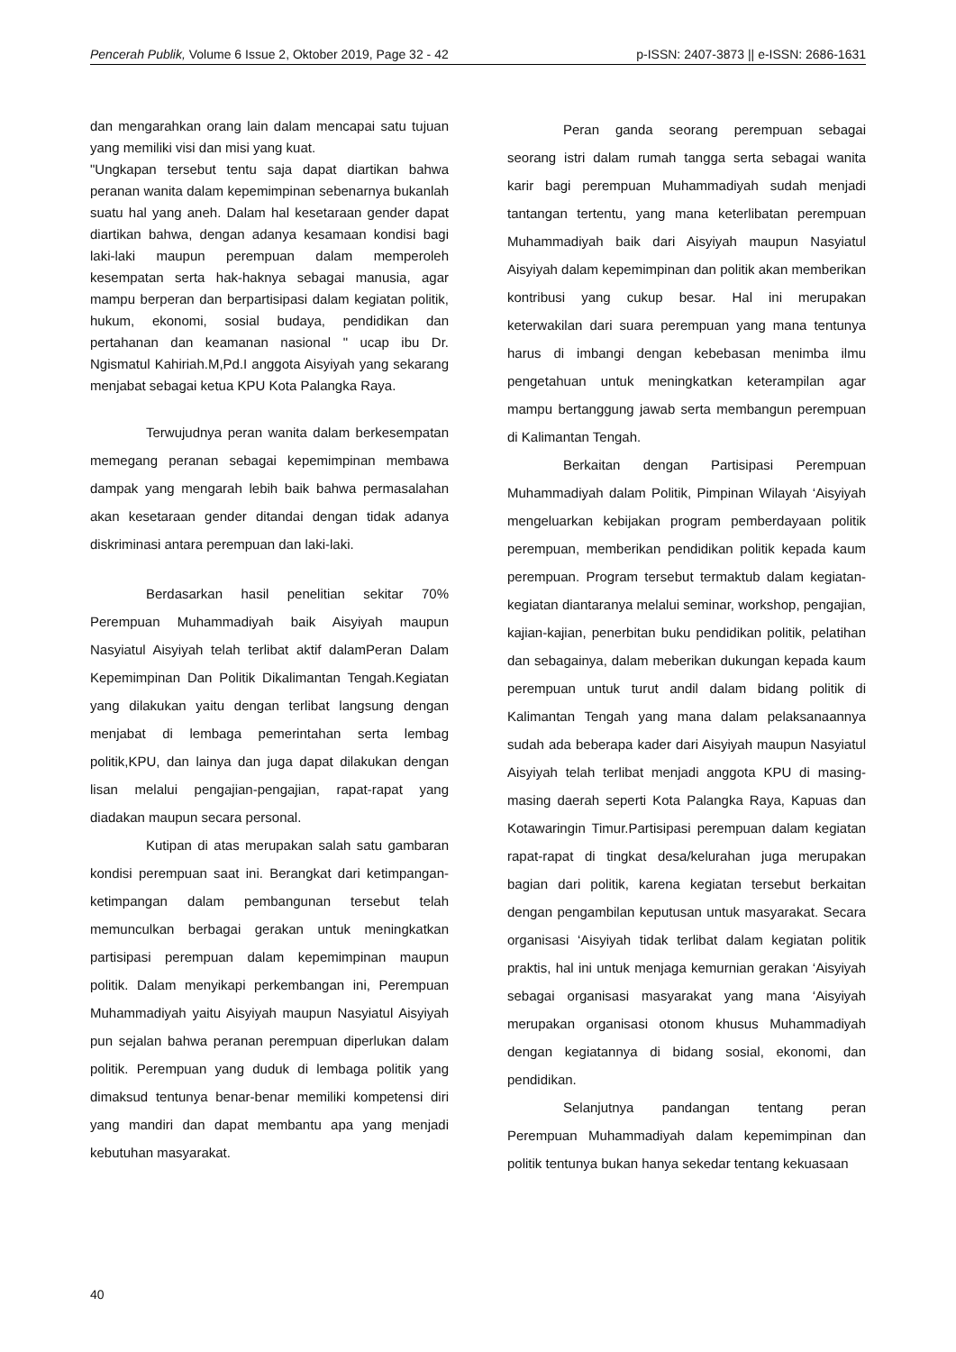Pencerah Publik, Volume 6 Issue 2, Oktober 2019, Page 32 - 42 p-ISSN: 2407-3873 || e-ISSN: 2686-1631
dan mengarahkan orang lain dalam mencapai satu tujuan yang memiliki visi dan misi yang kuat.
"Ungkapan tersebut tentu saja dapat diartikan bahwa peranan wanita dalam kepemimpinan sebenarnya bukanlah suatu hal yang aneh. Dalam hal kesetaraan gender dapat diartikan bahwa, dengan adanya kesamaan kondisi bagi laki-laki maupun perempuan dalam memperoleh kesempatan serta hak-haknya sebagai manusia, agar mampu berperan dan berpartisipasi dalam kegiatan politik, hukum, ekonomi, sosial budaya, pendidikan dan pertahanan dan keamanan nasional " ucap ibu Dr. Ngismatul Kahiriah.M,Pd.I anggota Aisyiyah yang sekarang menjabat sebagai ketua KPU Kota Palangka Raya.
Terwujudnya peran wanita dalam berkesempatan memegang peranan sebagai kepemimpinan membawa dampak yang mengarah lebih baik bahwa permasalahan akan kesetaraan gender ditandai dengan tidak adanya diskriminasi antara perempuan dan laki-laki.
Berdasarkan hasil penelitian sekitar 70% Perempuan Muhammadiyah baik Aisyiyah maupun Nasyiatul Aisyiyah telah terlibat aktif dalamPeran Dalam Kepemimpinan Dan Politik Dikalimantan Tengah.Kegiatan yang dilakukan yaitu dengan terlibat langsung dengan menjabat di lembaga pemerintahan serta lembag politik,KPU, dan lainya dan juga dapat dilakukan dengan lisan melalui pengajian-pengajian, rapat-rapat yang diadakan maupun secara personal.
Kutipan di atas merupakan salah satu gambaran kondisi perempuan saat ini. Berangkat dari ketimpangan-ketimpangan dalam pembangunan tersebut telah memunculkan berbagai gerakan untuk meningkatkan partisipasi perempuan dalam kepemimpinan maupun politik. Dalam menyikapi perkembangan ini, Perempuan Muhammadiyah yaitu Aisyiyah maupun Nasyiatul Aisyiyah pun sejalan bahwa peranan perempuan diperlukan dalam politik. Perempuan yang duduk di lembaga politik yang dimaksud tentunya benar-benar memiliki kompetensi diri yang mandiri dan dapat membantu apa yang menjadi kebutuhan masyarakat.
Peran ganda seorang perempuan sebagai seorang istri dalam rumah tangga serta sebagai wanita karir bagi perempuan Muhammadiyah sudah menjadi tantangan tertentu, yang mana keterlibatan perempuan Muhammadiyah baik dari Aisyiyah maupun Nasyiatul Aisyiyah dalam kepemimpinan dan politik akan memberikan kontribusi yang cukup besar. Hal ini merupakan keterwakilan dari suara perempuan yang mana tentunya harus di imbangi dengan kebebasan menimba ilmu pengetahuan untuk meningkatkan keterampilan agar mampu bertanggung jawab serta membangun perempuan di Kalimantan Tengah.
Berkaitan dengan Partisipasi Perempuan Muhammadiyah dalam Politik, Pimpinan Wilayah ‘Aisyiyah mengeluarkan kebijakan program pemberdayaan politik perempuan, memberikan pendidikan politik kepada kaum perempuan. Program tersebut termaktub dalam kegiatan-kegiatan diantaranya melalui seminar, workshop, pengajian, kajian-kajian, penerbitan buku pendidikan politik, pelatihan dan sebagainya, dalam meberikan dukungan kepada kaum perempuan untuk turut andil dalam bidang politik di Kalimantan Tengah yang mana dalam pelaksanaannya sudah ada beberapa kader dari Aisyiyah maupun Nasyiatul Aisyiyah telah terlibat menjadi anggota KPU di masing-masing daerah seperti Kota Palangka Raya, Kapuas dan Kotawaringin Timur.Partisipasi perempuan dalam kegiatan rapat-rapat di tingkat desa/kelurahan juga merupakan bagian dari politik, karena kegiatan tersebut berkaitan dengan pengambilan keputusan untuk masyarakat. Secara organisasi ‘Aisyiyah tidak terlibat dalam kegiatan politik praktis, hal ini untuk menjaga kemurnian gerakan ‘Aisyiyah sebagai organisasi masyarakat yang mana ‘Aisyiyah merupakan organisasi otonom khusus Muhammadiyah dengan kegiatannya di bidang sosial, ekonomi, dan pendidikan.
Selanjutnya pandangan tentang peran Perempuan Muhammadiyah dalam kepemimpinan dan politik tentunya bukan hanya sekedar tentang kekuasaan
40